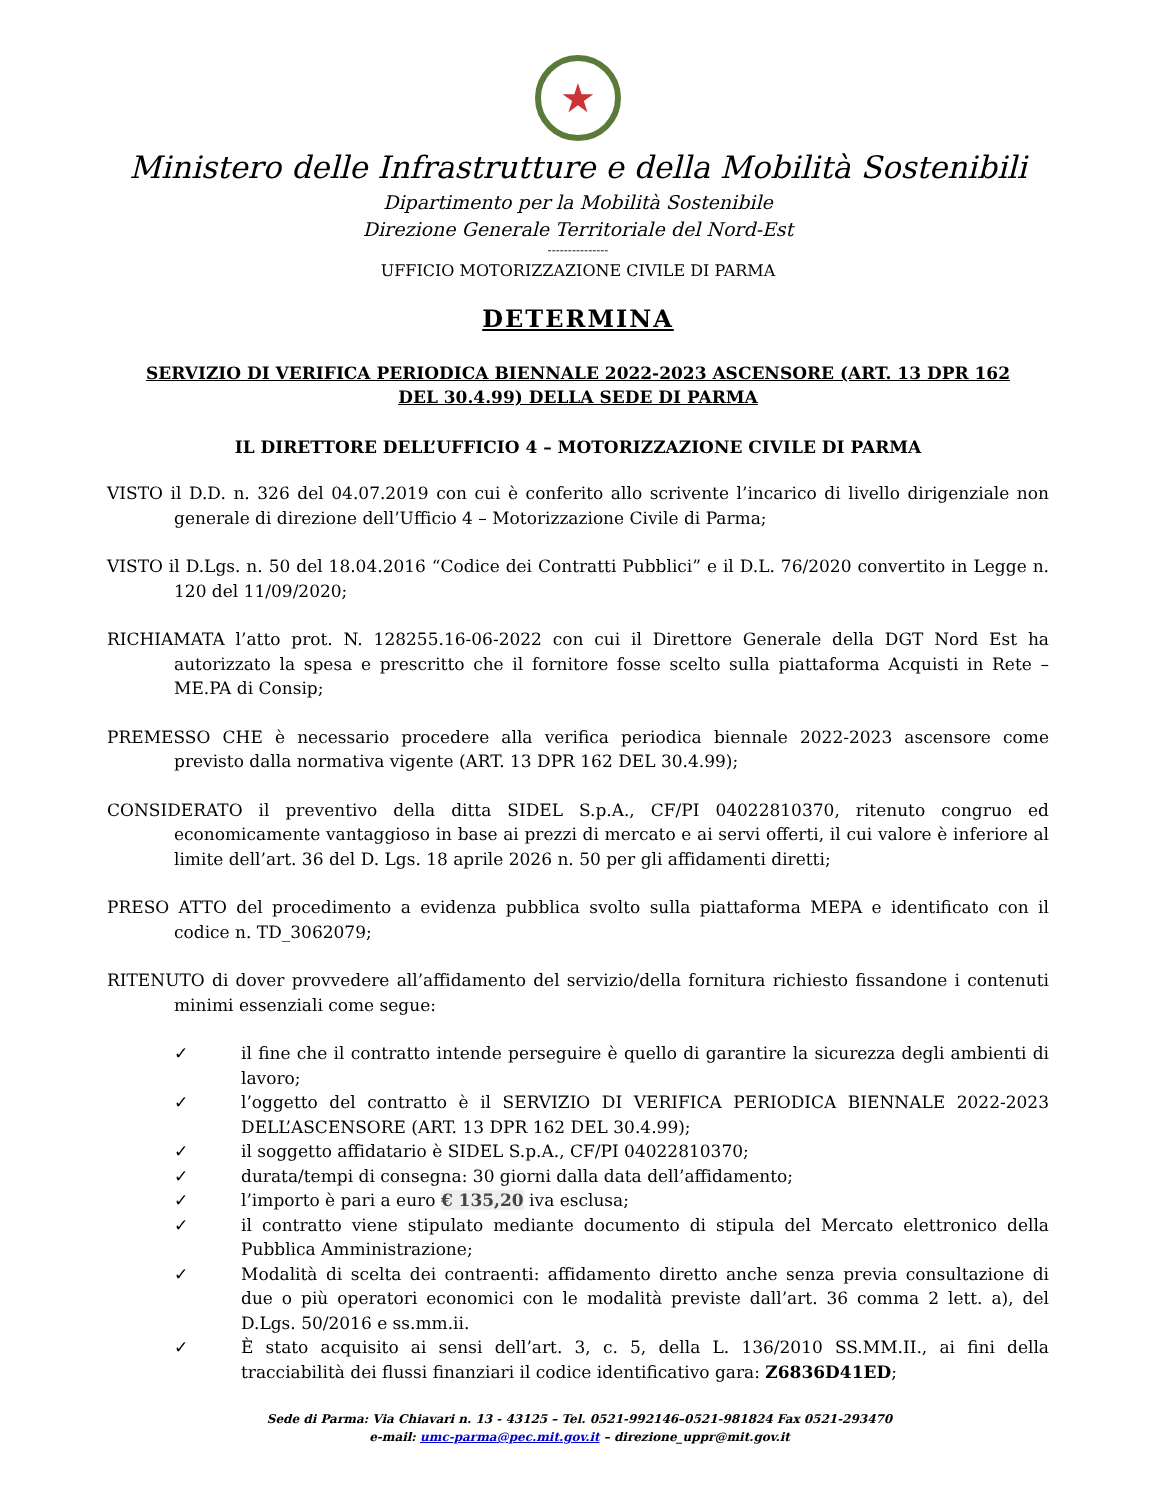★
Ministero delle Infrastrutture e della Mobilità Sostenibili
Dipartimento per la Mobilità Sostenibile
Direzione Generale Territoriale del Nord-Est
---------------
UFFICIO MOTORIZZAZIONE CIVILE DI PARMA
DETERMINA
SERVIZIO DI VERIFICA PERIODICA BIENNALE 2022-2023 ASCENSORE (ART. 13 DPR 162 DEL 30.4.99) DELLA SEDE DI PARMA
IL DIRETTORE DELL’UFFICIO 4 – MOTORIZZAZIONE CIVILE DI PARMA
VISTO il D.D. n. 326 del 04.07.2019 con cui è conferito allo scrivente l’incarico di livello dirigenziale non generale di direzione dell’Ufficio 4 – Motorizzazione Civile di Parma;
VISTO il D.Lgs. n. 50 del 18.04.2016 “Codice dei Contratti Pubblici” e il D.L. 76/2020 convertito in Legge n. 120 del 11/09/2020;
RICHIAMATA l’atto prot. N. 128255.16-06-2022 con cui il Direttore Generale della DGT Nord Est ha autorizzato la spesa e prescritto che il fornitore fosse scelto sulla piattaforma Acquisti in Rete – ME.PA di Consip;
PREMESSO CHE è necessario procedere alla verifica periodica biennale 2022-2023 ascensore come previsto dalla normativa vigente (ART. 13 DPR 162 DEL 30.4.99);
CONSIDERATO il preventivo della ditta SIDEL S.p.A., CF/PI 04022810370, ritenuto congruo ed economicamente vantaggioso in base ai prezzi di mercato e ai servi offerti, il cui valore è inferiore al limite dell’art. 36 del D. Lgs. 18 aprile 2026 n. 50 per gli affidamenti diretti;
PRESO ATTO del procedimento a evidenza pubblica svolto sulla piattaforma MEPA e identificato con il codice n. TD_3062079;
RITENUTO di dover provvedere all’affidamento del servizio/della fornitura richiesto fissandone i contenuti minimi essenziali come segue:
✓ il fine che il contratto intende perseguire è quello di garantire la sicurezza degli ambienti di lavoro;
✓ l’oggetto del contratto è il SERVIZIO DI VERIFICA PERIODICA BIENNALE 2022-2023 DELL’ASCENSORE (ART. 13 DPR 162 DEL 30.4.99);
✓ il soggetto affidatario è SIDEL S.p.A., CF/PI 04022810370;
✓ durata/tempi di consegna: 30 giorni dalla data dell’affidamento;
✓ l’importo è pari a euro € 135,20 iva esclusa;
✓ il contratto viene stipulato mediante documento di stipula del Mercato elettronico della Pubblica Amministrazione;
✓ Modalità di scelta dei contraenti: affidamento diretto anche senza previa consultazione di due o più operatori economici con le modalità previste dall’art. 36 comma 2 lett. a), del D.Lgs. 50/2016 e ss.mm.ii.
✓ È stato acquisito ai sensi dell’art. 3, c. 5, della L. 136/2010 SS.MM.II., ai fini della tracciabilità dei flussi finanziari il codice identificativo gara: Z6836D41ED;
Sede di Parma: Via Chiavari n. 13 - 43125 – Tel. 0521-992146–0521-981824 Fax 0521-293470
e-mail: umc-parma@pec.mit.gov.it – direzione_uppr@mit.gov.it